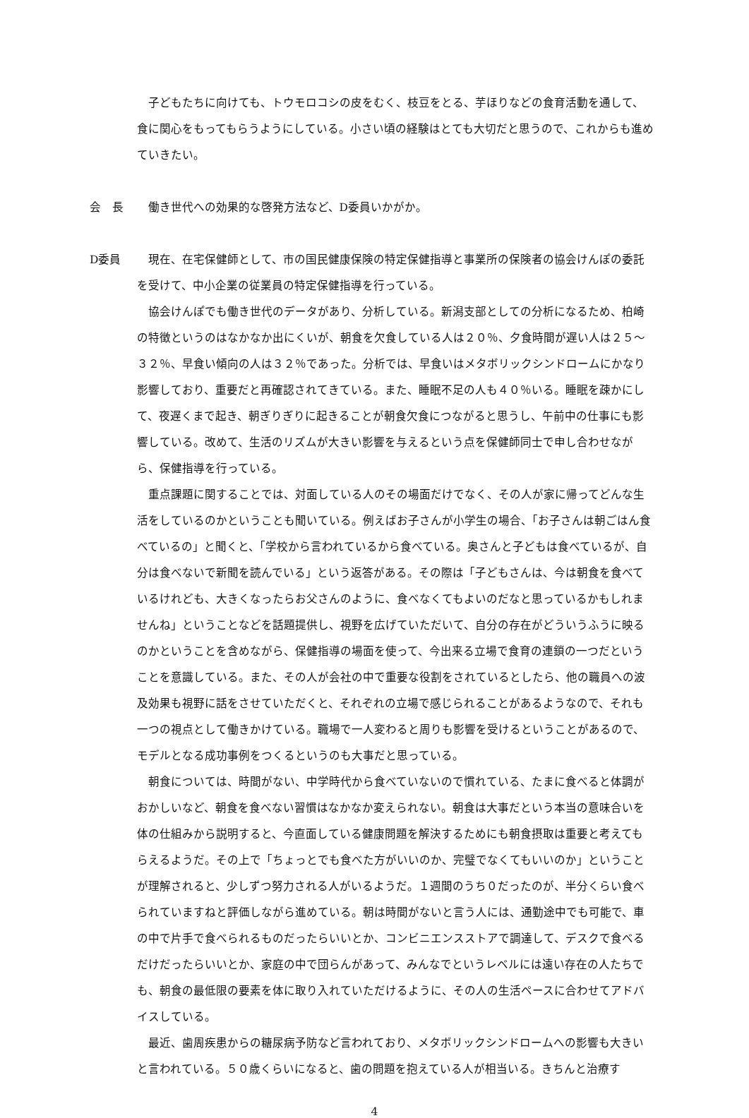子どもたちに向けても、トウモロコシの皮をむく、枝豆をとる、芋ほりなどの食育活動を通して、食に関心をもってもらうようにしている。小さい頃の経験はとても大切だと思うので、これからも進めていきたい。
会　長 働き世代への効果的な啓発方法など、D委員いかがか。
D委員 現在、在宅保健師として、市の国民健康保険の特定保健指導と事業所の保険者の協会けんぽの委託を受けて、中小企業の従業員の特定保健指導を行っている。
協会けんぽでも働き世代のデータがあり、分析している。新潟支部としての分析になるため、柏崎の特徴というのはなかなか出にくいが、朝食を欠食している人は２０％、夕食時間が遅い人は２５～３２％、早食い傾向の人は３２％であった。分析では、早食いはメタボリックシンドロームにかなり影響しており、重要だと再確認されてきている。また、睡眠不足の人も４０％いる。睡眠を疎かにして、夜遅くまで起き、朝ぎりぎりに起きることが朝食欠食につながると思うし、午前中の仕事にも影響している。改めて、生活のリズムが大きい影響を与えるという点を保健師同士で申し合わせながら、保健指導を行っている。
重点課題に関することでは、対面している人のその場面だけでなく、その人が家に帰ってどんな生活をしているのかということも聞いている。例えばお子さんが小学生の場合、「お子さんは朝ごはん食べているの」と聞くと、「学校から言われているから食べている。奥さんと子どもは食べているが、自分は食べないで新聞を読んでいる」という返答がある。その際は「子どもさんは、今は朝食を食べているけれども、大きくなったらお父さんのように、食べなくてもよいのだなと思っているかもしれませんね」ということなどを話題提供し、視野を広げていただいて、自分の存在がどういうふうに映るのかということを含めながら、保健指導の場面を使って、今出来る立場で食育の連鎖の一つだということを意識している。また、その人が会社の中で重要な役割をされているとしたら、他の職員への波及効果も視野に話をさせていただくと、それぞれの立場で感じられることがあるようなので、それも一つの視点として働きかけている。職場で一人変わると周りも影響を受けるということがあるので、モデルとなる成功事例をつくるというのも大事だと思っている。
朝食については、時間がない、中学時代から食べていないので慣れている、たまに食べると体調がおかしいなど、朝食を食べない習慣はなかなか変えられない。朝食は大事だという本当の意味合いを体の仕組みから説明すると、今直面している健康問題を解決するためにも朝食摂取は重要と考えてもらえるようだ。その上で「ちょっとでも食べた方がいいのか、完璧でなくてもいいのか」ということが理解されると、少しずつ努力される人がいるようだ。１週間のうち０だったのが、半分くらい食べられていますねと評価しながら進めている。朝は時間がないと言う人には、通勤途中でも可能で、車の中で片手で食べられるものだったらいいとか、コンビニエンスストアで調達して、デスクで食べるだけだったらいいとか、家庭の中で団らんがあって、みんなでというレベルには遠い存在の人たちでも、朝食の最低限の要素を体に取り入れていただけるように、その人の生活ペースに合わせてアドバイスしている。
最近、歯周疾患からの糖尿病予防など言われており、メタボリックシンドロームへの影響も大きいと言われている。５０歳くらいになると、歯の問題を抱えている人が相当いる。きちんと治療す
4